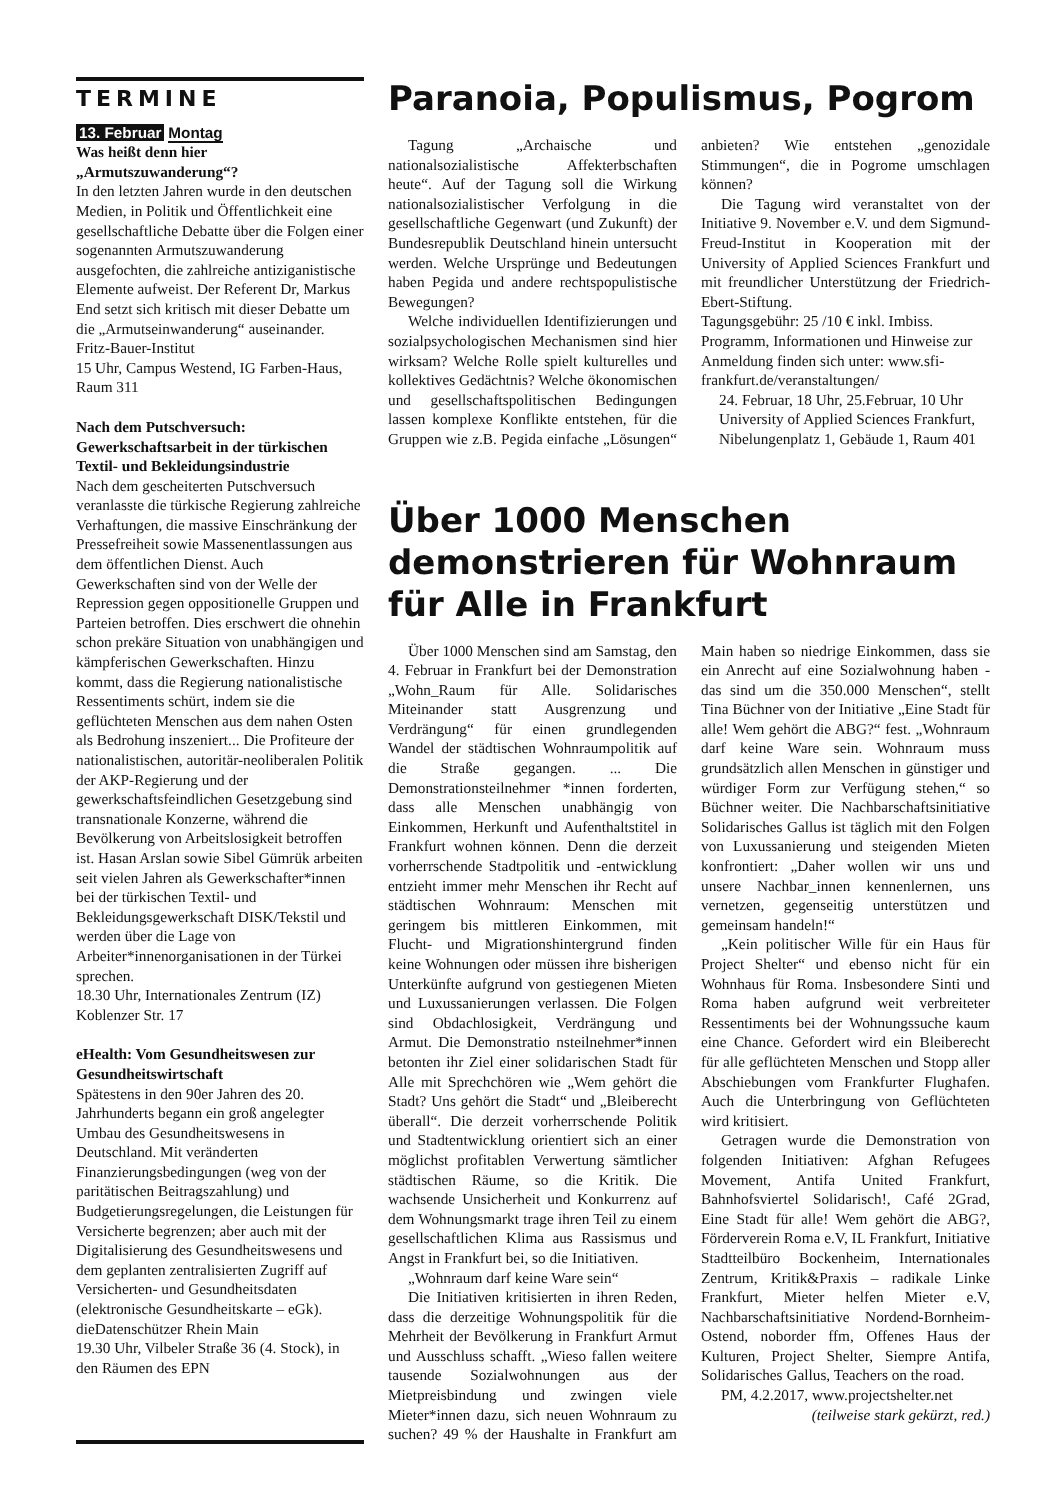TERMINE
13. Februar Montag
Was heißt denn hier „Armutszuwanderung“?
In den letzten Jahren wurde in den deutschen Medien, in Politik und Öffentlichkeit eine gesellschaftliche Debatte über die Folgen einer sogenannten Armutszuwanderung ausgefochten, die zahlreiche antiziganistische Elemente aufweist. Der Referent Dr, Markus End setzt sich kritisch mit dieser Debatte um die „Armutseinwanderung“ auseinander.
Fritz-Bauer-Institut
15 Uhr, Campus Westend, IG Farben-Haus, Raum 311
Nach dem Putschversuch: Gewerkschaftsarbeit in der türkischen Textil- und Bekleidungsindustrie
Nach dem gescheiterten Putschversuch veranlasste die türkische Regierung zahlreiche Verhaftungen, die massive Einschränkung der Pressefreiheit sowie Massenentlassungen aus dem öffentlichen Dienst. Auch Gewerkschaften sind von der Welle der Repression gegen oppositionelle Gruppen und Parteien betroffen. Dies erschwert die ohnehin schon prekäre Situation von unabhängigen und kämpferischen Gewerkschaften. Hinzu kommt, dass die Regierung nationalistische Ressentiments schürt, indem sie die geflüchteten Menschen aus dem nahen Osten als Bedrohung inszeniert... Die Profiteure der nationalistischen, autoritär-neoliberalen Politik der AKP-Regierung und der gewerkschaftsfeindlichen Gesetzgebung sind transnationale Konzerne, während die Bevölkerung von Arbeitslosigkeit betroffen ist. Hasan Arslan sowie Sibel Gümrük arbeiten seit vielen Jahren als Gewerkschafter*innen bei der türkischen Textil- und Bekleidungsgewerkschaft DISK/Tekstil und werden über die Lage von Arbeiter*innenorganisationen in der Türkei sprechen.
18.30 Uhr, Internationales Zentrum (IZ) Koblenzer Str. 17
eHealth: Vom Gesundheitswesen zur Gesundheitswirtschaft
Spätestens in den 90er Jahren des 20. Jahrhunderts begann ein groß angelegter Umbau des Gesundheitswesens in Deutschland. Mit veränderten Finanzierungsbedingungen (weg von der paritätischen Beitragszahlung) und Budgetierungsregelungen, die Leistungen für Versicherte begrenzen; aber auch mit der Digitalisierung des Gesundheitswesens und dem geplanten zentralisierten Zugriff auf Versicherten- und Gesundheitsdaten (elektronische Gesundheitskarte – eGk).
dieDatenschützer Rhein Main
19.30 Uhr, Vilbeler Straße 36 (4. Stock), in den Räumen des EPN
Paranoia, Populismus, Pogrom
Tagung „Archaische und nationalsozialistische Affekterbschaften heute“. Auf der Tagung soll die Wirkung nationalsozialistischer Verfolgung in die gesellschaftliche Gegenwart (und Zukunft) der Bundesrepublik Deutschland hinein untersucht werden. Welche Ursprünge und Bedeutungen haben Pegida und andere rechtspopulistische Bewegungen?
Welche individuellen Identifizierungen und sozialpsychologischen Mechanismen sind hier wirksam? Welche Rolle spielt kulturelles und kollektives Gedächtnis? Welche ökonomischen und gesellschaftspolitischen Bedingungen lassen komplexe Konflikte entstehen, für die Gruppen wie z.B. Pegida einfache „Lösungen“ anbieten? Wie entstehen „genozidale Stimmungen“, die in Pogrome umschlagen können?
Die Tagung wird veranstaltet von der Initiative 9. November e.V. und dem Sigmund-Freud-Institut in Kooperation mit der University of Applied Sciences Frankfurt und mit freundlicher Unterstützung der Friedrich-Ebert-Stiftung.
Tagungsgebühr: 25 /10 € inkl. Imbiss. Programm, Informationen und Hinweise zur Anmeldung finden sich unter: www.sfi-frankfurt.de/veranstaltungen/
24. Februar, 18 Uhr, 25.Februar, 10 Uhr University of Applied Sciences Frankfurt, Nibelungenplatz 1, Gebäude 1, Raum 401
Über 1000 Menschen demonstrieren für Wohnraum für Alle in Frankfurt
Über 1000 Menschen sind am Samstag, den 4. Februar in Frankfurt bei der Demonstration „Wohn_Raum für Alle. Solidarisches Miteinander statt Ausgrenzung und Verdrängung“ für einen grundlegenden Wandel der städtischen Wohnraumpolitik auf die Straße gegangen. ... Die Demonstrationsteilnehmer *innen forderten, dass alle Menschen unabhängig von Einkommen, Herkunft und Aufenthaltstitel in Frankfurt wohnen können. Denn die derzeit vorherrschende Stadtpolitik und -entwicklung entzieht immer mehr Menschen ihr Recht auf städtischen Wohnraum: Menschen mit geringem bis mittleren Einkommen, mit Flucht- und Migrationshintergrund finden keine Wohnungen oder müssen ihre bisherigen Unterkünfte aufgrund von gestiegenen Mieten und Luxussanierungen verlassen. Die Folgen sind Obdachlosigkeit, Verdrängung und Armut. Die Demonstratio nsteilnehmer*innen betonten ihr Ziel einer solidarischen Stadt für Alle mit Sprechchören wie „Wem gehört die Stadt? Uns gehört die Stadt“ und „Bleiberecht überall“. Die derzeit vorherrschende Politik und Stadtentwicklung orientiert sich an einer möglichst profitablen Verwertung sämtlicher städtischen Räume, so die Kritik. Die wachsende Unsicherheit und Konkurrenz auf dem Wohnungsmarkt trage ihren Teil zu einem gesellschaftlichen Klima aus Rassismus und Angst in Frankfurt bei, so die Initiativen.
„Wohnraum darf keine Ware sein“
Die Initiativen kritisierten in ihren Reden, dass die derzeitige Wohnungspolitik für die Mehrheit der Bevölkerung in Frankfurt Armut und Ausschluss schafft. „Wieso fallen weitere tausende Sozialwohnungen aus der Mietpreisbindung und zwingen viele Mieter*innen dazu, sich neuen Wohnraum zu suchen? 49 % der Haushalte in Frankfurt am Main haben so niedrige Einkommen, dass sie ein Anrecht auf eine Sozialwohnung haben - das sind um die 350.000 Menschen“, stellt Tina Büchner von der Initiative „Eine Stadt für alle! Wem gehört die ABG?“ fest. „Wohnraum darf keine Ware sein. Wohnraum muss grundsätzlich allen Menschen in günstiger und würdiger Form zur Verfügung stehen,“ so Büchner weiter. Die Nachbarschaftsinitiative Solidarisches Gallus ist täglich mit den Folgen von Luxussanierung und steigenden Mieten konfrontiert: „Daher wollen wir uns und unsere Nachbar_innen kennenlernen, uns vernetzen, gegenseitig unterstützen und gemeinsam handeln!“
„Kein politischer Wille für ein Haus für Project Shelter“ und ebenso nicht für ein Wohnhaus für Roma. Insbesondere Sinti und Roma haben aufgrund weit verbreiteter Ressentiments bei der Wohnungssuche kaum eine Chance. Gefordert wird ein Bleiberecht für alle geflüchteten Menschen und Stopp aller Abschiebungen vom Frankfurter Flughafen. Auch die Unterbringung von Geflüchteten wird kritisiert.
Getragen wurde die Demonstration von folgenden Initiativen: Afghan Refugees Movement, Antifa United Frankfurt, Bahnhofsviertel Solidarisch!, Café 2Grad, Eine Stadt für alle! Wem gehört die ABG?, Förderverein Roma e.V, IL Frankfurt, Initiative Stadtteilbüro Bockenheim, Internationales Zentrum, Kritik&Praxis – radikale Linke Frankfurt, Mieter helfen Mieter e.V, Nachbarschaftsinitiative Nordend-Bornheim-Ostend, noborder ffm, Offenes Haus der Kulturen, Project Shelter, Siempre Antifa, Solidarisches Gallus, Teachers on the road.
PM, 4.2.2017, www.projectshelter.net
(teilweise stark gekürzt, red.)